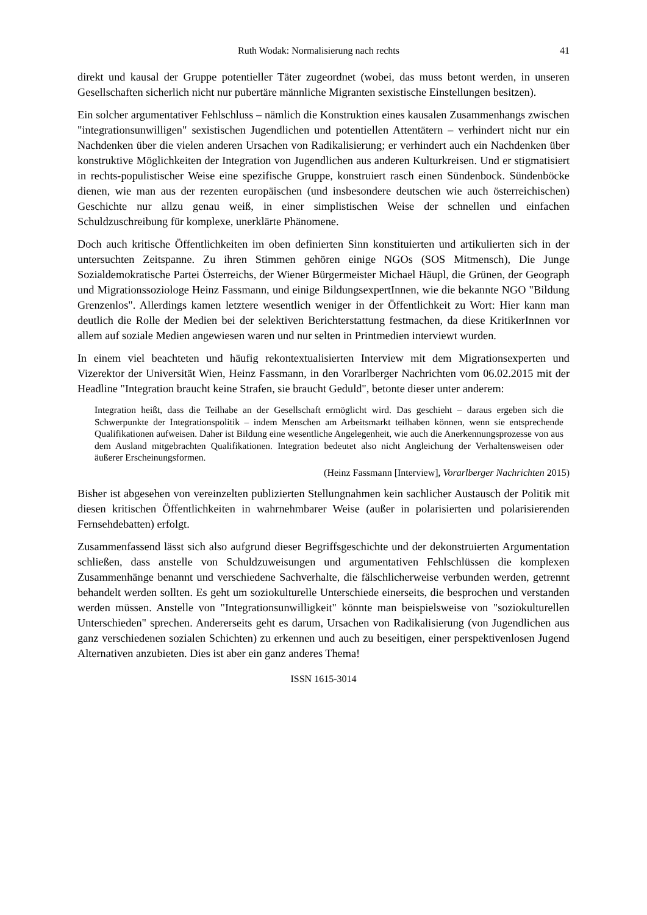Ruth Wodak: Normalisierung nach rechts 41
direkt und kausal der Gruppe potentieller Täter zugeordnet (wobei, das muss betont werden, in unseren Gesellschaften sicherlich nicht nur pubertäre männliche Migranten sexistische Einstellungen besitzen).
Ein solcher argumentativer Fehlschluss – nämlich die Konstruktion eines kausalen Zusammenhangs zwischen "integrationsunwilligen" sexistischen Jugendlichen und potentiellen Attentätern – verhindert nicht nur ein Nachdenken über die vielen anderen Ursachen von Radikalisierung; er verhindert auch ein Nachdenken über konstruktive Möglichkeiten der Integration von Jugendlichen aus anderen Kulturkreisen. Und er stigmatisiert in rechts-populistischer Weise eine spezifische Gruppe, konstruiert rasch einen Sündenbock. Sündenböcke dienen, wie man aus der rezenten europäischen (und insbesondere deutschen wie auch österreichischen) Geschichte nur allzu genau weiß, in einer simplistischen Weise der schnellen und einfachen Schuldzuschreibung für komplexe, unerklärte Phänomene.
Doch auch kritische Öffentlichkeiten im oben definierten Sinn konstituierten und artikulierten sich in der untersuchten Zeitspanne. Zu ihren Stimmen gehören einige NGOs (SOS Mitmensch), Die Junge Sozialdemokratische Partei Österreichs, der Wiener Bürgermeister Michael Häupl, die Grünen, der Geograph und Migrationssoziologe Heinz Fassmann, und einige BildungsexpertInnen, wie die bekannte NGO "Bildung Grenzenlos". Allerdings kamen letztere wesentlich weniger in der Öffentlichkeit zu Wort: Hier kann man deutlich die Rolle der Medien bei der selektiven Berichterstattung festmachen, da diese KritikerInnen vor allem auf soziale Medien angewiesen waren und nur selten in Printmedien interviewt wurden.
In einem viel beachteten und häufig rekontextualisierten Interview mit dem Migrationsexperten und Vizerektor der Universität Wien, Heinz Fassmann, in den Vorarlberger Nachrichten vom 06.02.2015 mit der Headline "Integration braucht keine Strafen, sie braucht Geduld", betonte dieser unter anderem:
Integration heißt, dass die Teilhabe an der Gesellschaft ermöglicht wird. Das geschieht – daraus ergeben sich die Schwerpunkte der Integrationspolitik – indem Menschen am Arbeitsmarkt teilhaben können, wenn sie entsprechende Qualifikationen aufweisen. Daher ist Bildung eine wesentliche Angelegenheit, wie auch die Anerkennungsprozesse von aus dem Ausland mitgebrachten Qualifikationen. Integration bedeutet also nicht Angleichung der Verhaltensweisen oder äußerer Erscheinungsformen.
(Heinz Fassmann [Interview], Vorarlberger Nachrichten 2015)
Bisher ist abgesehen von vereinzelten publizierten Stellungnahmen kein sachlicher Austausch der Politik mit diesen kritischen Öffentlichkeiten in wahrnehmbarer Weise (außer in polarisierten und polarisierenden Fernsehdebatten) erfolgt.
Zusammenfassend lässt sich also aufgrund dieser Begriffsgeschichte und der dekonstruierten Argumentation schließen, dass anstelle von Schuldzuweisungen und argumentativen Fehlschlüssen die komplexen Zusammenhänge benannt und verschiedene Sachverhalte, die fälschlicherweise verbunden werden, getrennt behandelt werden sollten. Es geht um soziokulturelle Unterschiede einerseits, die besprochen und verstanden werden müssen. Anstelle von "Integrationsunwilligkeit" könnte man beispielsweise von "soziokulturellen Unterschieden" sprechen. Andererseits geht es darum, Ursachen von Radikalisierung (von Jugendlichen aus ganz verschiedenen sozialen Schichten) zu erkennen und auch zu beseitigen, einer perspektivenlosen Jugend Alternativen anzubieten. Dies ist aber ein ganz anderes Thema!
ISSN 1615-3014